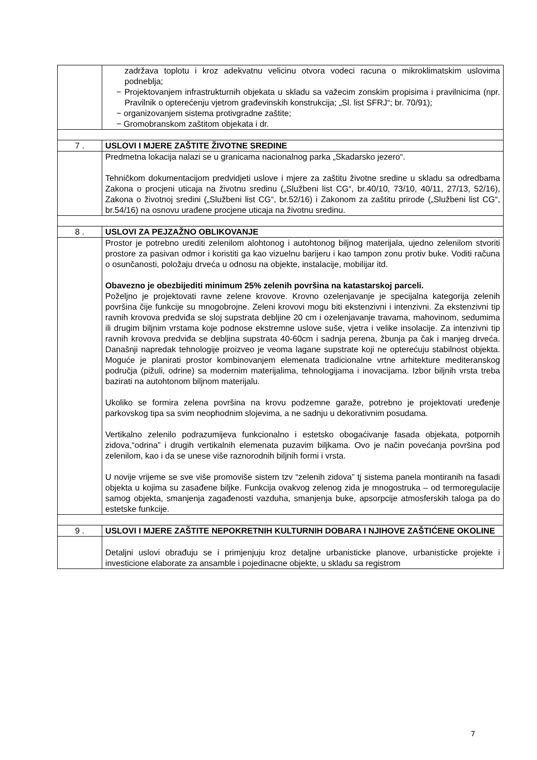| | zadržava toplotu i kroz adekvatnu velicinu otvora vodeci racuna o mikroklimatskim uslovima podneblja; − Projektovanjem infrastrukturnih objekata u skladu sa važecim zonskim propisima i pravilnicima (npr. Pravilnik o opterećenju vjetrom građevinskih konstrukcija; „Sl. list SFRJ“; br. 70/91); − organizovanjem sistema protivgradne zaštite; − Gromobranskom zaštitom objekata i dr. |
| 7 . | USLOVI I MJERE ZAŠTITE ŽIVOTNE SREDINE |
| | Predmetna lokacija nalazi se u granicama nacionalnog parka „Skadarsko jezero“. Tehničkom dokumentacijom predvidjeti uslove i mjere za zaštitu životne sredine u skladu sa odredbama Zakona o procjeni uticaja na životnu sredinu („Službeni list CG“, br.40/10, 73/10, 40/11, 27/13, 52/16), Zakona o životnoj sredini („Službeni list CG“, br.52/16) i Zakonom za zaštitu prirode („Službeni list CG“, br.54/16) na osnovu urađene procjene uticaja na životnu sredinu. |
| 8 . | USLOVI ZA PEJZAŽNO OBLIKOVANJE |
| | Prostor je potrebno urediti zelenilom alohtonog i autohtonog biljnog materijala, ujedno zelenilom stvoriti prostore za pasivan odmor i koristiti ga kao vizuelnu barijeru i kao tampon zonu protiv buke. Voditi računa o osunčanosti, položaju drveća u odnosu na objekte, instalacije, mobilijar itd. Obavezno je obezbijediti minimum 25% zelenih površina na katastarskoj parceli. Poželjno je projektovati ravne zelene krovove. Krovno ozelenjavanje je specijalna kategorija zelenih površina čije funkcije su mnogobrojne. Zeleni krovovi mogu biti ekstenzivni i intenzivni. Za ekstenzivni tip ravnih krovova predviđa se sloj supstrata debljine 20 cm i ozelenjavanje travama, mahovinom, sedumima ili drugim biljnim vrstama koje podnose ekstremne uslove suše, vjetra i velike insolacije. Za intenzivni tip ravnih krovova predviđa se debljina supstrata 40-60cm i sadnja perena, žbunja pa čak i manjeg drveća. Današnji napredak tehnologije proizveo je veoma lagane supstrate koji ne opterećuju stabilnost objekta. Moguće je planirati prostor kombinovanjem elemenata tradicionalne vrtne arhitekture mediteranskog područja (pižuli, odrine) sa modernim materijalima, tehnologijama i inovacijama. Izbor biljnih vrsta treba bazirati na autohtonom biljnom materijalu. Ukoliko se formira zelena površina na krovu podzemne garaže, potrebno je projektovati uređenje parkovskog tipa sa svim neophodnim slojevima, a ne sadnju u dekorativnim posudama. Vertikalno zelenilo podrazumijeva funkcionalno i estetsko obogaćivanje fasada objekata, potpornih zidova,“odrina” i drugih vertikalnih elemenata puzavim biljkama. Ovo je način povećanja površina pod zelenilom, kao i da se unese više raznorodnih biljnih formi i vrsta. U novije vrijeme se sve više promoviše sistem tzv “zelenih zidova” tj sistema panela montiranih na fasadi objekta u kojima su zasađene biljke. Funkcija ovakvog zelenog zida je mnogostruka – od termoregulacije samog objekta, smanjenja zagađenosti vazduha, smanjenja buke, apsorpcije atmosferskih taloga pa do estetske funkcije. |
| 9 . | USLOVI I MJERE ZAŠTITE NEPOKRETNIH KULTURNIH DOBARA I NJIHOVE ZAŠTIĆENE OKOLINE |
| | Detaljni uslovi obrađuju se i primjenjuju kroz detaljne urbanisticke planove, urbanisticke projekte i investicione elaborate za ansamble i pojedinacne objekte, u skladu sa registrom |
7